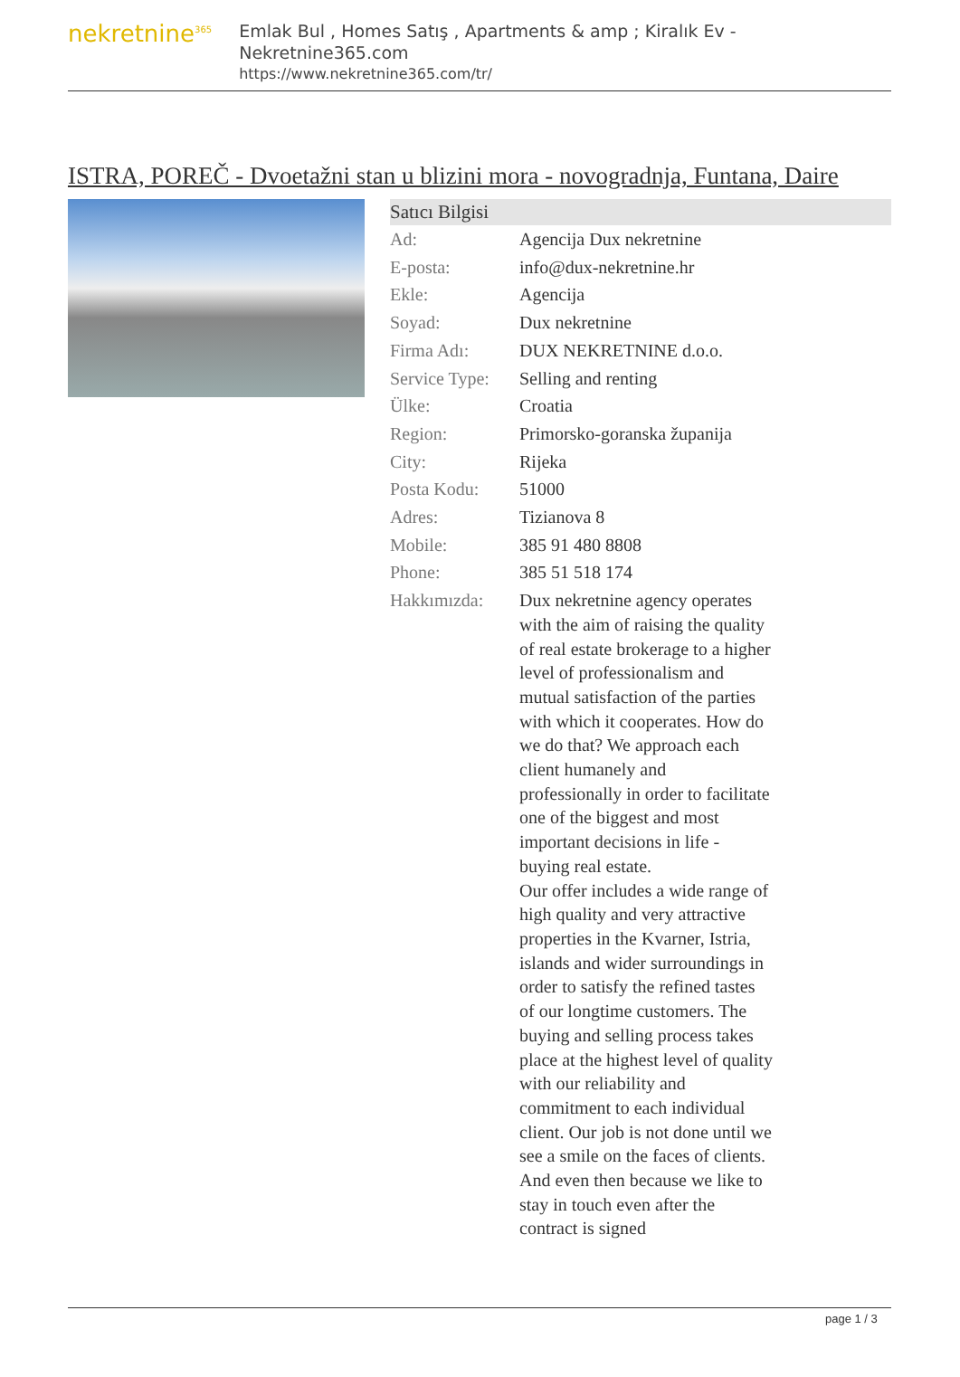nekretnine<sup>365</sup>
Emlak Bul , Homes Satış , Apartments & amp ; Kiralık Ev - Nekretnine365.com
https://www.nekretnine365.com/tr/
ISTRA, POREČ - Dvoetažni stan u blizini mora - novogradnja, Funtana, Daire
Satıcı Bilgisi
| Ad: | Agencija Dux nekretnine |
| E-posta: | info@dux-nekretnine.hr |
| Ekle: | Agencija |
| Soyad: | Dux nekretnine |
| Firma Adı: | DUX NEKRETNINE d.o.o. |
| Service Type: | Selling and renting |
| Ülke: | Croatia |
| Region: | Primorsko-goranska županija |
| City: | Rijeka |
| Posta Kodu: | 51000 |
| Adres: | Tizianova 8 |
| Mobile: | 385 91 480 8808 |
| Phone: | 385 51 518 174 |
| Hakkımızda: | Dux nekretnine agency operates with the aim of raising the quality of real estate brokerage to a higher level of professionalism and mutual satisfaction of the parties with which it cooperates. How do we do that? We approach each client humanely and professionally in order to facilitate one of the biggest and most important decisions in life - buying real estate. Our offer includes a wide range of high quality and very attractive properties in the Kvarner, Istria, islands and wider surroundings in order to satisfy the refined tastes of our longtime customers. The buying and selling process takes place at the highest level of quality with our reliability and commitment to each individual client. Our job is not done until we see a smile on the faces of clients. And even then because we like to stay in touch even after the contract is signed |
page 1 / 3